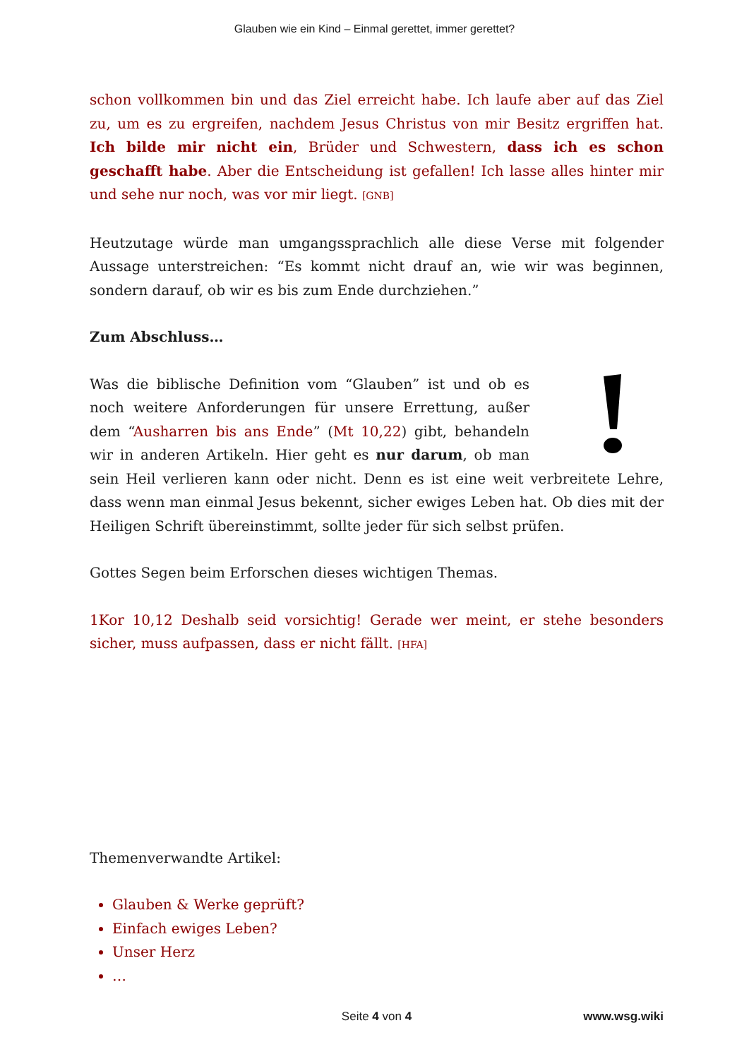Glauben wie ein Kind – Einmal gerettet, immer gerettet?
schon vollkommen bin und das Ziel erreicht habe. Ich laufe aber auf das Ziel zu, um es zu ergreifen, nachdem Jesus Christus von mir Besitz ergriffen hat. Ich bilde mir nicht ein, Brüder und Schwestern, dass ich es schon geschafft habe. Aber die Entscheidung ist gefallen! Ich lasse alles hinter mir und sehe nur noch, was vor mir liegt. [GNB]
Heutzutage würde man umgangssprachlich alle diese Verse mit folgender Aussage unterstreichen: “Es kommt nicht drauf an, wie wir was beginnen, sondern darauf, ob wir es bis zum Ende durchziehen.”
Zum Abschluss…
Was die biblische Definition vom “Glauben” ist und ob es noch weitere Anforderungen für unsere Errettung, außer dem “Ausharren bis ans Ende” (Mt 10,22) gibt, behandeln wir in anderen Artikeln. Hier geht es nur darum, ob man sein Heil verlieren kann oder nicht. Denn es ist eine weit verbreitete Lehre, dass wenn man einmal Jesus bekennt, sicher ewiges Leben hat. Ob dies mit der Heiligen Schrift übereinstimmt, sollte jeder für sich selbst prüfen.
Gottes Segen beim Erforschen dieses wichtigen Themas.
1Kor 10,12 Deshalb seid vorsichtig! Gerade wer meint, er stehe besonders sicher, muss aufpassen, dass er nicht fällt. [HFA]
Themenverwandte Artikel:
Glauben & Werke geprüft?
Einfach ewiges Leben?
Unser Herz
…
Seite 4 von 4 www.wsg.wiki